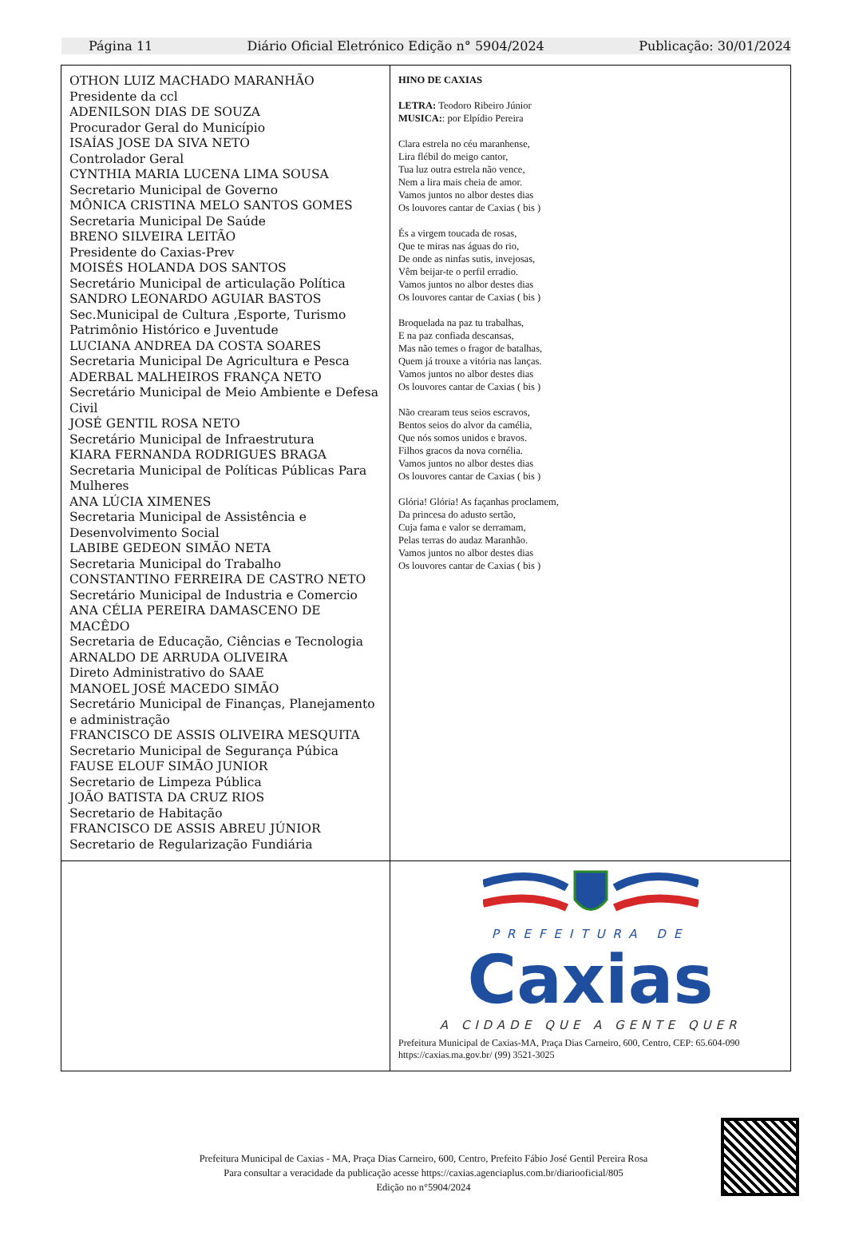Página 11 Diário Oficial Eletrónico Edição n° 5904/2024 Publicação: 30/01/2024
OTHON LUIZ MACHADO MARANHÃO
Presidente da ccl
ADENILSON DIAS DE SOUZA
Procurador Geral do Município
ISAÍAS JOSE DA SIVA NETO
Controlador Geral
CYNTHIA MARIA LUCENA LIMA SOUSA
Secretario Municipal de Governo
MÔNICA CRISTINA MELO SANTOS GOMES
Secretaria Municipal De Saúde
BRENO SILVEIRA LEITÃO
Presidente do Caxias-Prev
MOISÉS HOLANDA DOS SANTOS
Secretário Municipal de articulação Política
SANDRO LEONARDO AGUIAR BASTOS
Sec.Municipal de Cultura ,Esporte, Turismo Patrimônio Histórico e Juventude
LUCIANA ANDREA DA COSTA SOARES
Secretaria Municipal De Agricultura e Pesca
ADERBAL MALHEIROS FRANÇA NETO
Secretário Municipal de Meio Ambiente e Defesa Civil
JOSÉ GENTIL ROSA NETO
Secretário Municipal de Infraestrutura
KIARA FERNANDA RODRIGUES BRAGA
Secretaria Municipal de Políticas Públicas Para Mulheres
ANA LÚCIA XIMENES
Secretaria Municipal de Assistência e Desenvolvimento Social
LABIBE GEDEON SIMÃO NETA
Secretaria Municipal do Trabalho
CONSTANTINO FERREIRA DE CASTRO NETO
Secretário Municipal de Industria e Comercio
ANA CÉLIA PEREIRA DAMASCENO DE MACÊDO
Secretaria de Educação, Ciências e Tecnologia
ARNALDO DE ARRUDA OLIVEIRA
Direto Administrativo do SAAE
MANOEL JOSÉ MACEDO SIMÃO
Secretário Municipal de Finanças, Planejamento e administração
FRANCISCO DE ASSIS OLIVEIRA MESQUITA
Secretario Municipal de Segurança Púbica
FAUSE ELOUF SIMÃO JUNIOR
Secretario de Limpeza Pública
JOÃO BATISTA DA CRUZ RIOS
Secretario de Habitação
FRANCISCO DE ASSIS ABREU JÚNIOR
Secretario de Regularização Fundiária
HINO DE CAXIAS
LETRA: Teodoro Ribeiro Júnior
MUSICA:: por Elpídio Pereira
Clara estrela no céu maranhense,
Lira flébil do meigo cantor,
Tua luz outra estrela não vence,
Nem a lira mais cheia de amor.
Vamos juntos no albor destes dias
Os louvores cantar de Caxias ( bis )
És a virgem toucada de rosas,
Que te miras nas águas do rio,
De onde as ninfas sutis, invejosas,
Vêm beijar-te o perfil erradio.
Vamos juntos no albor destes dias
Os louvores cantar de Caxias ( bis )
Broquelada na paz tu trabalhas,
E na paz confiada descansas,
Mas não temes o fragor de batalhas,
Quem já trouxe a vitória nas lanças.
Vamos juntos no albor destes dias
Os louvores cantar de Caxias ( bis )
Não crearam teus seios escravos,
Bentos seios do alvor da camélia,
Que nós somos unidos e bravos.
Filhos gracos da nova cornélia.
Vamos juntos no albor destes dias
Os louvores cantar de Caxias ( bis )
Glória! Glória! As façanhas proclamem,
Da princesa do adusto sertão,
Cuja fama e valor se derramam,
Pelas terras do audaz Maranhão.
Vamos juntos no albor destes dias
Os louvores cantar de Caxias ( bis )
PREFEITURA DE
Caxias
A CIDADE QUE A GENTE QUER
Prefeitura Municipal de Caxias-MA, Praça Dias Carneiro, 600, Centro, CEP: 65.604-090 https://caxias.ma.gov.br/ (99) 3521-3025
Prefeitura Municipal de Caxias - MA, Praça Dias Carneiro, 600, Centro, Prefeito Fábio José Gentil Pereira Rosa
Para consultar a veracidade da publicação acesse https://caxias.agenciaplus.com.br/diariooficial/805
Edição no n°5904/2024